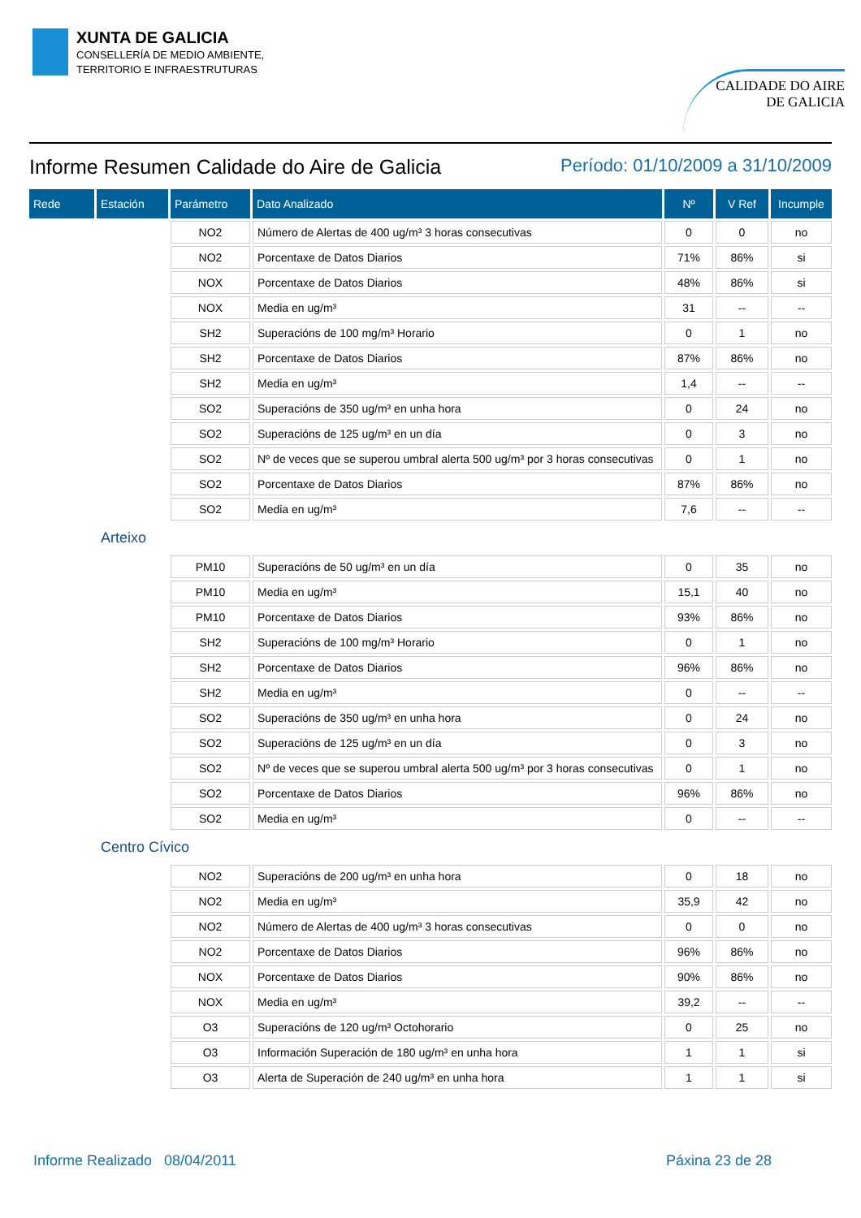XUNTA DE GALICIA
CONSELLERÍA DE MEDIO AMBIENTE,
TERRITORIO E INFRAESTRUTURAS
CALIDADE DO AIRE
DE GALICIA
Informe Resumen Calidade do Aire de Galicia
Período: 01/10/2009 a 31/10/2009
| Rede | Estación | Parámetro | Dato Analizado | Nº | V Ref | Incumple |
| --- | --- | --- | --- | --- | --- | --- |
| | | NO2 | Número de Alertas de 400 ug/m³ 3 horas consecutivas | 0 | 0 | no |
| | | NO2 | Porcentaxe de Datos Diarios | 71% | 86% | si |
| | | NOX | Porcentaxe de Datos Diarios | 48% | 86% | si |
| | | NOX | Media en ug/m³ | 31 | -- | -- |
| | | SH2 | Superacións de 100 mg/m³ Horario | 0 | 1 | no |
| | | SH2 | Porcentaxe de Datos Diarios | 87% | 86% | no |
| | | SH2 | Media en ug/m³ | 1,4 | -- | -- |
| | | SO2 | Superacións de 350 ug/m³ en unha hora | 0 | 24 | no |
| | | SO2 | Superacións de 125 ug/m³ en un día | 0 | 3 | no |
| | | SO2 | Nº de veces que se superou umbral alerta 500 ug/m³ por 3 horas consecutivas | 0 | 1 | no |
| | | SO2 | Porcentaxe de Datos Diarios | 87% | 86% | no |
| | | SO2 | Media en ug/m³ | 7,6 | -- | -- |
| | Arteixo | | | | | |
| | | PM10 | Superacións de 50 ug/m³ en un día | 0 | 35 | no |
| | | PM10 | Media en ug/m³ | 15,1 | 40 | no |
| | | PM10 | Porcentaxe de Datos Diarios | 93% | 86% | no |
| | | SH2 | Superacións de 100 mg/m³ Horario | 0 | 1 | no |
| | | SH2 | Porcentaxe de Datos Diarios | 96% | 86% | no |
| | | SH2 | Media en ug/m³ | 0 | -- | -- |
| | | SO2 | Superacións de 350 ug/m³ en unha hora | 0 | 24 | no |
| | | SO2 | Superacións de 125 ug/m³ en un día | 0 | 3 | no |
| | | SO2 | Nº de veces que se superou umbral alerta 500 ug/m³ por 3 horas consecutivas | 0 | 1 | no |
| | | SO2 | Porcentaxe de Datos Diarios | 96% | 86% | no |
| | | SO2 | Media en ug/m³ | 0 | -- | -- |
| | Centro Cívico | | | | | |
| | | NO2 | Superacións de 200 ug/m³ en unha hora | 0 | 18 | no |
| | | NO2 | Media en ug/m³ | 35,9 | 42 | no |
| | | NO2 | Número de Alertas de 400 ug/m³ 3 horas consecutivas | 0 | 0 | no |
| | | NO2 | Porcentaxe de Datos Diarios | 96% | 86% | no |
| | | NOX | Porcentaxe de Datos Diarios | 90% | 86% | no |
| | | NOX | Media en ug/m³ | 39,2 | -- | -- |
| | | O3 | Superacións de 120 ug/m³ Octohorario | 0 | 25 | no |
| | | O3 | Información Superación de 180 ug/m³ en unha hora | 1 | 1 | si |
| | | O3 | Alerta de Superación de 240 ug/m³ en unha hora | 1 | 1 | si |
Informe Realizado 08/04/2011 Páxina 23 de 28